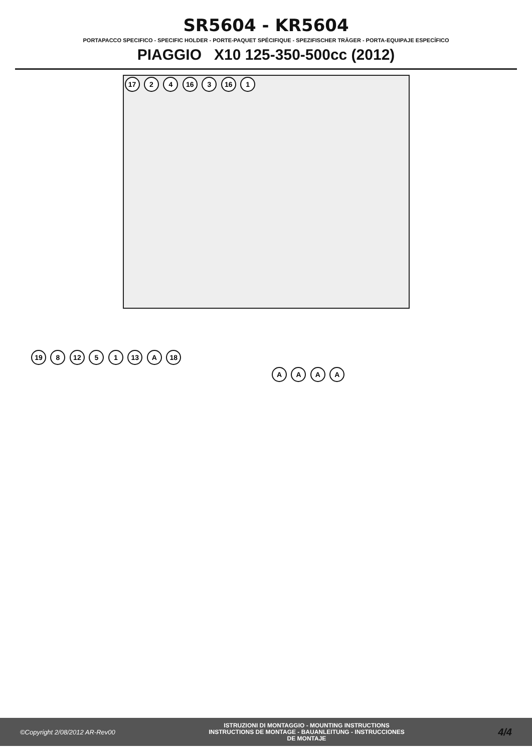SR5604 - KR5604
PORTAPACCO SPECIFICO - SPECIFIC HOLDER - PORTE-PAQUET SPÉCIFIQUE - SPEZIFISCHER TRÄGER - PORTA-EQUIPAJE ESPECÍFICO
PIAGGIO X10 125-350-500cc (2012)
17 2 4 16 3 16 1
19 8 12 5 1 13 A 18
A A A A
©Copyright 2/08/2012 AR-Rev00
ISTRUZIONI DI MONTAGGIO - MOUNTING INSTRUCTIONS
INSTRUCTIONS DE MONTAGE - BAUANLEITUNG - INSTRUCCIONES
DE MONTAJE
4/4